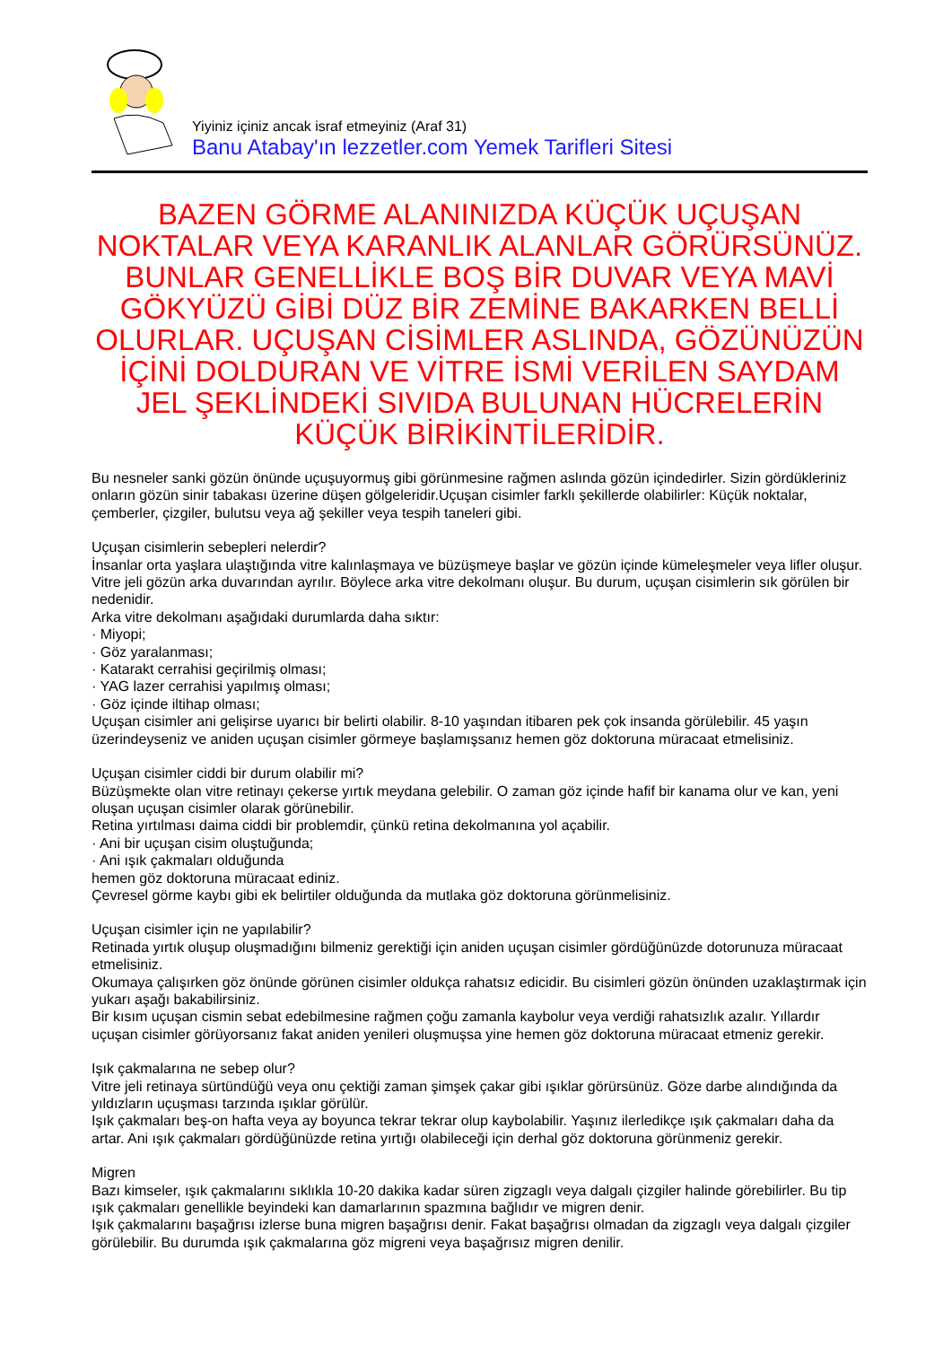Yiyiniz içiniz ancak israf etmeyiniz (Araf 31)
Banu Atabay'ın lezzetler.com Yemek Tarifleri Sitesi
BAZEN GÖRME ALANINIZDA KÜÇÜK UÇUŞAN NOKTALAR VEYA KARANLIK ALANLAR GÖRÜRSÜNÜZ. BUNLAR GENELLİKLE BOŞ BİR DUVAR VEYA MAVİ GÖKYÜZÜ GİBİ DÜZ BİR ZEMİNE BAKARKEN BELLİ OLURLAR. UÇUŞAN CİSİMLER ASLINDA, GÖZÜNÜZÜN İÇİNİ DOLDURAN VE VİTRE İSMİ VERİLEN SAYDAM JEL ŞEKLİNDEKİ SIVIDA BULUNAN HÜCRELERİN KÜÇÜK BİRİKİNTİLERİDİR.
Bu nesneler sanki gözün önünde uçuşuyormuş gibi görünmesine rağmen aslında gözün içindedirler. Sizin gördükleriniz onların gözün sinir tabakası üzerine düşen gölgeleridir.Uçuşan cisimler farklı şekillerde olabilirler: Küçük noktalar, çemberler, çizgiler, bulutsu veya ağ şekiller veya tespih taneleri gibi.
Uçuşan cisimlerin sebepleri nelerdir?
İnsanlar orta yaşlara ulaştığında vitre kalınlaşmaya ve büzüşmeye başlar ve gözün içinde kümeleşmeler veya lifler oluşur. Vitre jeli gözün arka duvarından ayrılır. Böylece arka vitre dekolmanı oluşur. Bu durum, uçuşan cisimlerin sık görülen bir nedenidir.
Arka vitre dekolmanı aşağıdaki durumlarda daha sıktır:
· Miyopi;
· Göz yaralanması;
· Katarakt cerrahisi geçirilmiş olması;
· YAG lazer cerrahisi yapılmış olması;
· Göz içinde iltihap olması;
Uçuşan cisimler ani gelişirse uyarıcı bir belirti olabilir. 8-10 yaşından itibaren pek çok insanda görülebilir. 45 yaşın üzerindeyseniz ve aniden uçuşan cisimler görmeye başlamışsanız hemen göz doktoruna müracaat etmelisiniz.
Uçuşan cisimler ciddi bir durum olabilir mi?
Büzüşmekte olan vitre retinayı çekerse yırtık meydana gelebilir. O zaman göz içinde hafif bir kanama olur ve kan, yeni oluşan uçuşan cisimler olarak görünebilir.
Retina yırtılması daima ciddi bir problemdir, çünkü retina dekolmanına yol açabilir.
· Ani bir uçuşan cisim oluştuğunda;
· Ani ışık çakmaları olduğunda
hemen göz doktoruna müracaat ediniz.
Çevresel görme kaybı gibi ek belirtiler olduğunda da mutlaka göz doktoruna görünmelisiniz.
Uçuşan cisimler için ne yapılabilir?
Retinada yırtık oluşup oluşmadığını bilmeniz gerektiği için aniden uçuşan cisimler gördüğünüzde dotorunuza müracaat etmelisiniz.
Okumaya çalışırken göz önünde görünen cisimler oldukça rahatsız edicidir. Bu cisimleri gözün önünden uzaklaştırmak için yukarı aşağı bakabilirsiniz.
Bir kısım uçuşan cismin sebat edebilmesine rağmen çoğu zamanla kaybolur veya verdiği rahatsızlık azalır. Yıllardır uçuşan cisimler görüyorsanız fakat aniden yenileri oluşmuşsa yine hemen göz doktoruna müracaat etmeniz gerekir.
Işık çakmalarına ne sebep olur?
Vitre jeli retinaya sürtündüğü veya onu çektiği zaman şimşek çakar gibi ışıklar görürsünüz. Göze darbe alındığında da yıldızların uçuşması tarzında ışıklar görülür.
Işık çakmaları beş-on hafta veya ay boyunca tekrar tekrar olup kaybolabilir. Yaşınız ilerledikçe ışık çakmaları daha da artar. Ani ışık çakmaları gördüğünüzde retina yırtığı olabileceği için derhal göz doktoruna görünmeniz gerekir.
Migren
Bazı kimseler, ışık çakmalarını sıklıkla 10-20 dakika kadar süren zigzaglı veya dalgalı çizgiler halinde görebilirler. Bu tip ışık çakmaları genellikle beyindeki kan damarlarının spazmına bağlıdır ve migren denir.
Işık çakmalarını başağrısı izlerse buna migren başağrısı denir. Fakat başağrısı olmadan da zigzaglı veya dalgalı çizgiler görülebilir. Bu durumda ışık çakmalarına göz migreni veya başağrısız migren denilir.